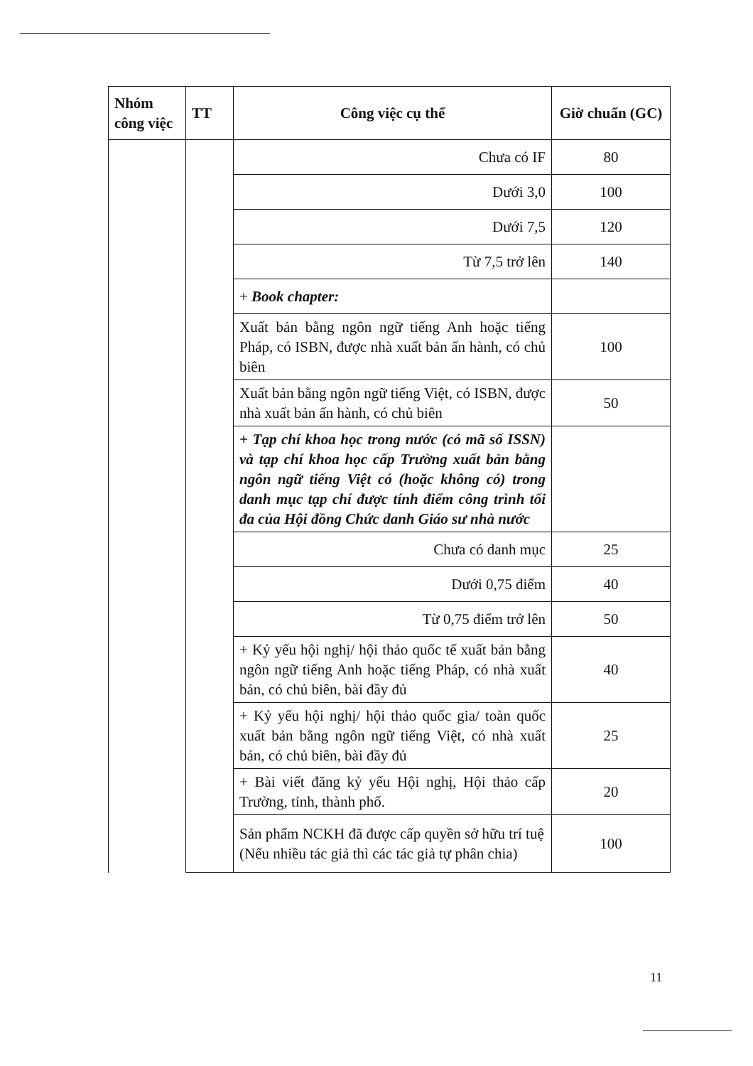| Nhóm công việc | TT | Công việc cụ thể | Giờ chuẩn (GC) |
| --- | --- | --- | --- |
| | | Chưa có IF | 80 |
| | | Dưới 3,0 | 100 |
| | | Dưới 7,5 | 120 |
| | | Từ 7,5 trở lên | 140 |
| | | + Book chapter: | |
| | | Xuất bản bằng ngôn ngữ tiếng Anh hoặc tiếng Pháp, có ISBN, được nhà xuất bản ấn hành, có chủ biên | 100 |
| | | Xuất bản bằng ngôn ngữ tiếng Việt, có ISBN, được nhà xuất bản ấn hành, có chủ biên | 50 |
| | | + Tạp chí khoa học trong nước (có mã số ISSN) và tạp chí khoa học cấp Trường xuất bản bằng ngôn ngữ tiếng Việt có (hoặc không có) trong danh mục tạp chí được tính điểm công trình tối đa của Hội đồng Chức danh Giáo sư nhà nước | |
| | | Chưa có danh mục | 25 |
| | | Dưới 0,75 điểm | 40 |
| | | Từ 0,75 điểm trở lên | 50 |
| | | + Kỷ yếu hội nghị/ hội thảo quốc tế xuất bản bằng ngôn ngữ tiếng Anh hoặc tiếng Pháp, có nhà xuất bản, có chủ biên, bài đầy đủ | 40 |
| | | + Kỷ yếu hội nghị/ hội thảo quốc gia/ toàn quốc xuất bản bằng ngôn ngữ tiếng Việt, có nhà xuất bản, có chủ biên, bài đầy đủ | 25 |
| | | + Bài viết đăng kỷ yếu Hội nghị, Hội thảo cấp Trường, tỉnh, thành phố. | 20 |
| | | Sản phẩm NCKH đã được cấp quyền sở hữu trí tuệ (Nếu nhiều tác giả thì các tác giả tự phân chia) | 100 |
11